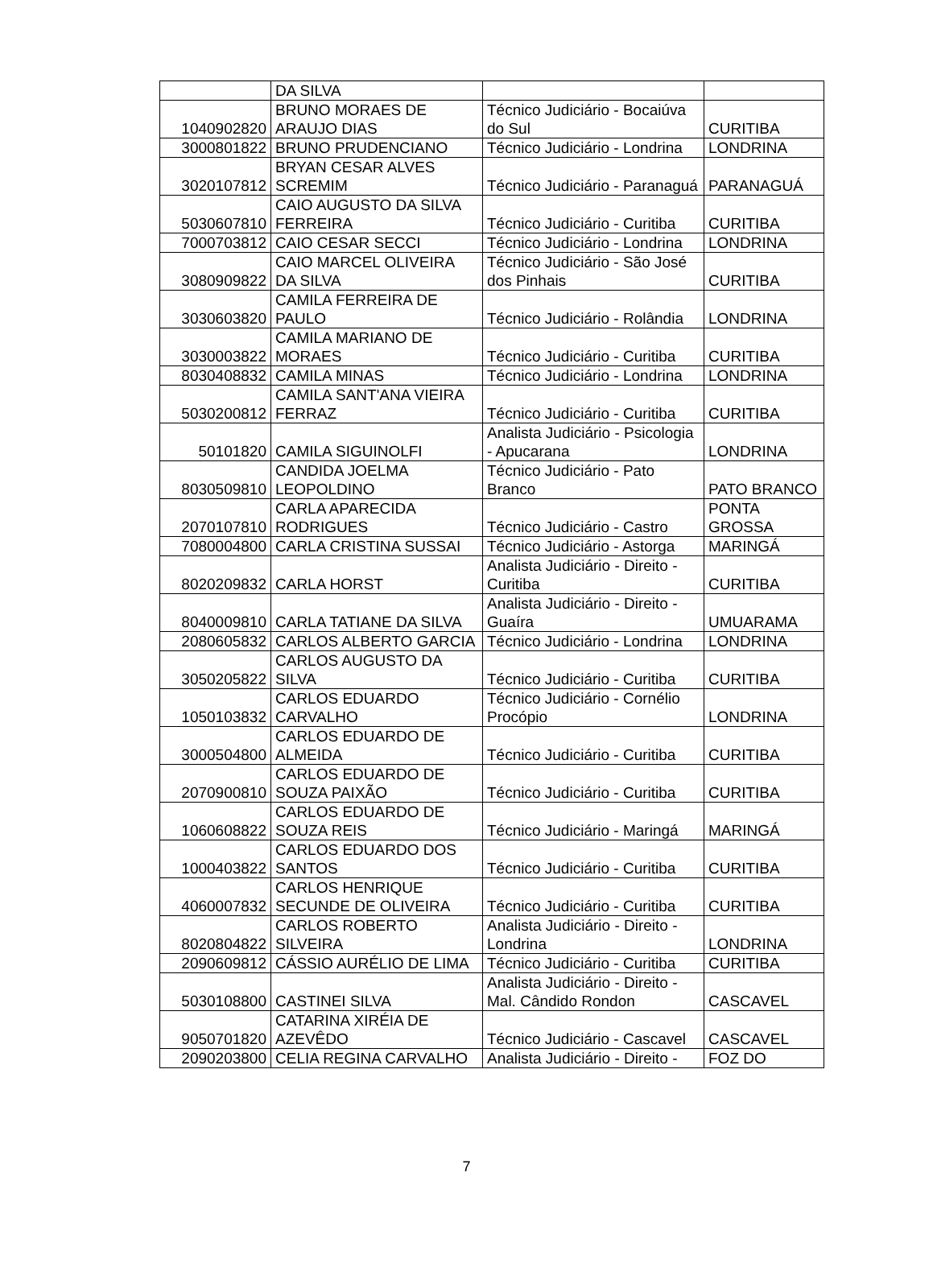| | DA SILVA | | |
| 1040902820 | BRUNO MORAES DE ARAUJO DIAS | Técnico Judiciário - Bocaiúva do Sul | CURITIBA |
| 3000801822 | BRUNO PRUDENCIANO | Técnico Judiciário - Londrina | LONDRINA |
| 3020107812 | BRYAN CESAR ALVES SCREMIM | Técnico Judiciário - Paranaguá | PARANAGUÁ |
| 5030607810 | CAIO AUGUSTO DA SILVA FERREIRA | Técnico Judiciário - Curitiba | CURITIBA |
| 7000703812 | CAIO CESAR SECCI | Técnico Judiciário - Londrina | LONDRINA |
| 3080909822 | CAIO MARCEL OLIVEIRA DA SILVA | Técnico Judiciário - São José dos Pinhais | CURITIBA |
| 3030603820 | CAMILA FERREIRA DE PAULO | Técnico Judiciário - Rolândia | LONDRINA |
| 3030003822 | CAMILA MARIANO DE MORAES | Técnico Judiciário - Curitiba | CURITIBA |
| 8030408832 | CAMILA MINAS | Técnico Judiciário - Londrina | LONDRINA |
| 5030200812 | CAMILA SANT'ANA VIEIRA FERRAZ | Técnico Judiciário - Curitiba | CURITIBA |
| 50101820 | CAMILA SIGUINOLFI | Analista Judiciário - Psicologia - Apucarana | LONDRINA |
| 8030509810 | CANDIDA JOELMA LEOPOLDINO | Técnico Judiciário - Pato Branco | PATO BRANCO |
| 2070107810 | CARLA APARECIDA RODRIGUES | Técnico Judiciário - Castro | PONTA GROSSA |
| 7080004800 | CARLA CRISTINA SUSSAI | Técnico Judiciário - Astorga | MARINGÁ |
| 8020209832 | CARLA HORST | Analista Judiciário - Direito - Curitiba | CURITIBA |
| 8040009810 | CARLA TATIANE DA SILVA | Analista Judiciário - Direito - Guaíra | UMUARAMA |
| 2080605832 | CARLOS ALBERTO GARCIA | Técnico Judiciário - Londrina | LONDRINA |
| 3050205822 | CARLOS AUGUSTO DA SILVA | Técnico Judiciário - Curitiba | CURITIBA |
| 1050103832 | CARLOS EDUARDO CARVALHO | Técnico Judiciário - Cornélio Procópio | LONDRINA |
| 3000504800 | CARLOS EDUARDO DE ALMEIDA | Técnico Judiciário - Curitiba | CURITIBA |
| 2070900810 | CARLOS EDUARDO DE SOUZA PAIXÃO | Técnico Judiciário - Curitiba | CURITIBA |
| 1060608822 | CARLOS EDUARDO DE SOUZA REIS | Técnico Judiciário - Maringá | MARINGÁ |
| 1000403822 | CARLOS EDUARDO DOS SANTOS | Técnico Judiciário - Curitiba | CURITIBA |
| 4060007832 | CARLOS HENRIQUE SECUNDE DE OLIVEIRA | Técnico Judiciário - Curitiba | CURITIBA |
| 8020804822 | CARLOS ROBERTO SILVEIRA | Analista Judiciário - Direito - Londrina | LONDRINA |
| 2090609812 | CÁSSIO AURÉLIO DE LIMA | Técnico Judiciário - Curitiba | CURITIBA |
| 5030108800 | CASTINEI SILVA | Analista Judiciário - Direito - Mal. Cândido Rondon | CASCAVEL |
| 9050701820 | CATARINA XIRÉIA DE AZEVÊDO | Técnico Judiciário - Cascavel | CASCAVEL |
| 2090203800 | CELIA REGINA CARVALHO | Analista Judiciário - Direito - | FOZ DO |
7